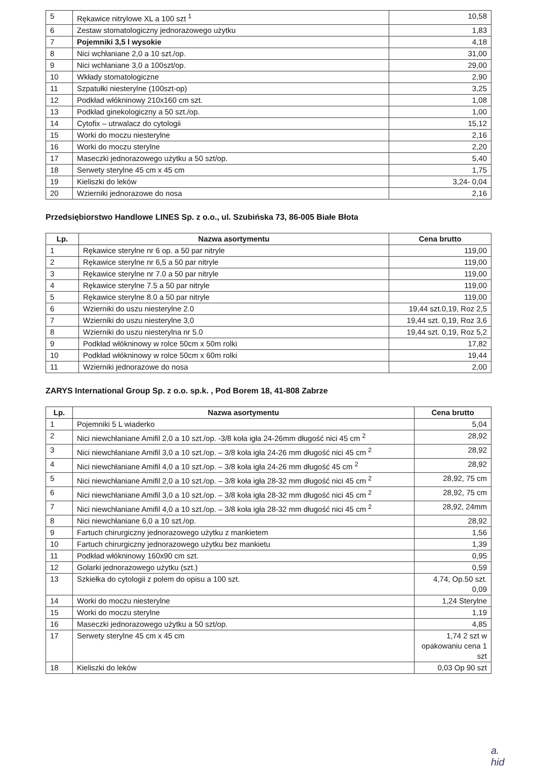| 5 | Rękawice nitrylowe XL a 100 szt <sup>1</sup> | 10,58 |
| 6 | Zestaw stomatologiczny jednorazowego użytku | 1,83 |
| 7 | Pojemniki 3,5 l wysokie | 4,18 |
| 8 | Nici wchłaniane 2,0 a 10 szt./op. | 31,00 |
| 9 | Nici wchłaniane 3,0 a 100szt/op. | 29,00 |
| 10 | Wkłady stomatologiczne | 2,90 |
| 11 | Szpatułki niesterylne (100szt-op) | 3,25 |
| 12 | Podkład włókninowy 210x160 cm szt. | 1,08 |
| 13 | Podkład ginekologiczny a 50 szt./op. | 1,00 |
| 14 | Cytofix – utrwalacz do cytologii | 15,12 |
| 15 | Worki do moczu niesterylne | 2,16 |
| 16 | Worki do moczu sterylne | 2,20 |
| 17 | Maseczki jednorazowego użytku a 50 szt/op. | 5,40 |
| 18 | Serwety sterylne 45 cm x 45 cm | 1,75 |
| 19 | Kieliszki do leków | 3,24- 0,04 |
| 20 | Wzierniki jednorazowe do nosa | 2,16 |
Przedsiębiorstwo Handlowe LINES Sp. z o.o., ul. Szubińska 73, 86-005 Białe Błota
| Lp. | Nazwa asortymentu | Cena brutto |
| --- | --- | --- |
| 1 | Rękawice sterylne nr 6 op. a 50 par nitryle | 119,00 |
| 2 | Rękawice sterylne nr 6,5 a 50 par nitryle | 119,00 |
| 3 | Rękawice sterylne nr 7.0 a 50 par nitryle | 119,00 |
| 4 | Rękawice sterylne 7.5 a 50 par nitryle | 119,00 |
| 5 | Rękawice sterylne 8.0 a 50 par nitryle | 119,00 |
| 6 | Wzierniki do uszu niesterylne 2.0 | 19,44 szt.0,19, Roz 2,5 |
| 7 | Wzierniki do uszu niesterylne 3,0 | 19,44 szt. 0,19, Roz 3,6 |
| 8 | Wzierniki do uszu niesterylna nr 5.0 | 19,44 szt. 0,19, Roz 5,2 |
| 9 | Podkład włókninowy w rolce 50cm x 50m rolki | 17,82 |
| 10 | Podkład włókninowy w rolce 50cm x 60m rolki | 19,44 |
| 11 | Wzierniki jednorazowe do nosa | 2,00 |
ZARYS International Group Sp. z o.o. sp.k. , Pod Borem 18, 41-808 Zabrze
| Lp. | Nazwa asortymentu | Cena brutto |
| --- | --- | --- |
| 1 | Pojemniki 5 L wiaderko | 5,04 |
| 2 | Nici niewchłaniane Amifil 2,0 a 10 szt./op. -3/8 koła igła 24-26mm długość nici 45 cm <sup>2</sup> | 28,92 |
| 3 | Nici niewchłaniane Amifil 3,0 a 10 szt./op. – 3/8 koła igła 24-26 mm długość nici 45 cm <sup>2</sup> | 28,92 |
| 4 | Nici niewchłaniane Amifil 4,0 a 10 szt./op. – 3/8 koła igła 24-26 mm długość 45 cm <sup>2</sup> | 28,92 |
| 5 | Nici niewchłaniane Amifil 2,0 a 10 szt./op. – 3/8 koła igła 28-32 mm długość nici 45 cm <sup>2</sup> | 28,92, 75 cm |
| 6 | Nici niewchłaniane Amifil 3,0 a 10 szt./op. – 3/8 koła igła 28-32 mm długość nici 45 cm <sup>2</sup> | 28,92, 75 cm |
| 7 | Nici niewchłaniane Amifil 4,0 a 10 szt./op. – 3/8 koła igła 28-32 mm długość nici 45 cm <sup>2</sup> | 28,92, 24mm |
| 8 | Nici niewchłaniane 6,0 a 10 szt./op. | 28,92 |
| 9 | Fartuch chirurgiczny jednorazowego użytku z mankietem | 1,56 |
| 10 | Fartuch chirurgiczny jednorazowego użytku bez mankietu | 1,39 |
| 11 | Podkład włókninowy 160x90 cm szt. | 0,95 |
| 12 | Golarki jednorazowego użytku (szt.) | 0,59 |
| 13 | Szkiełka do cytologii z polem do opisu a 100 szt. | 4,74, Op.50 szt. 0,09 |
| 14 | Worki do moczu niesterylne | 1,24 Sterylne |
| 15 | Worki do moczu sterylne | 1,19 |
| 16 | Maseczki jednorazowego użytku a 50 szt/op. | 4,85 |
| 17 | Serwety sterylne 45 cm x 45 cm | 1,74 2 szt w opakowaniu cena 1 szt |
| 18 | Kieliszki do leków | 0,03 Op 90 szt |
a. hid